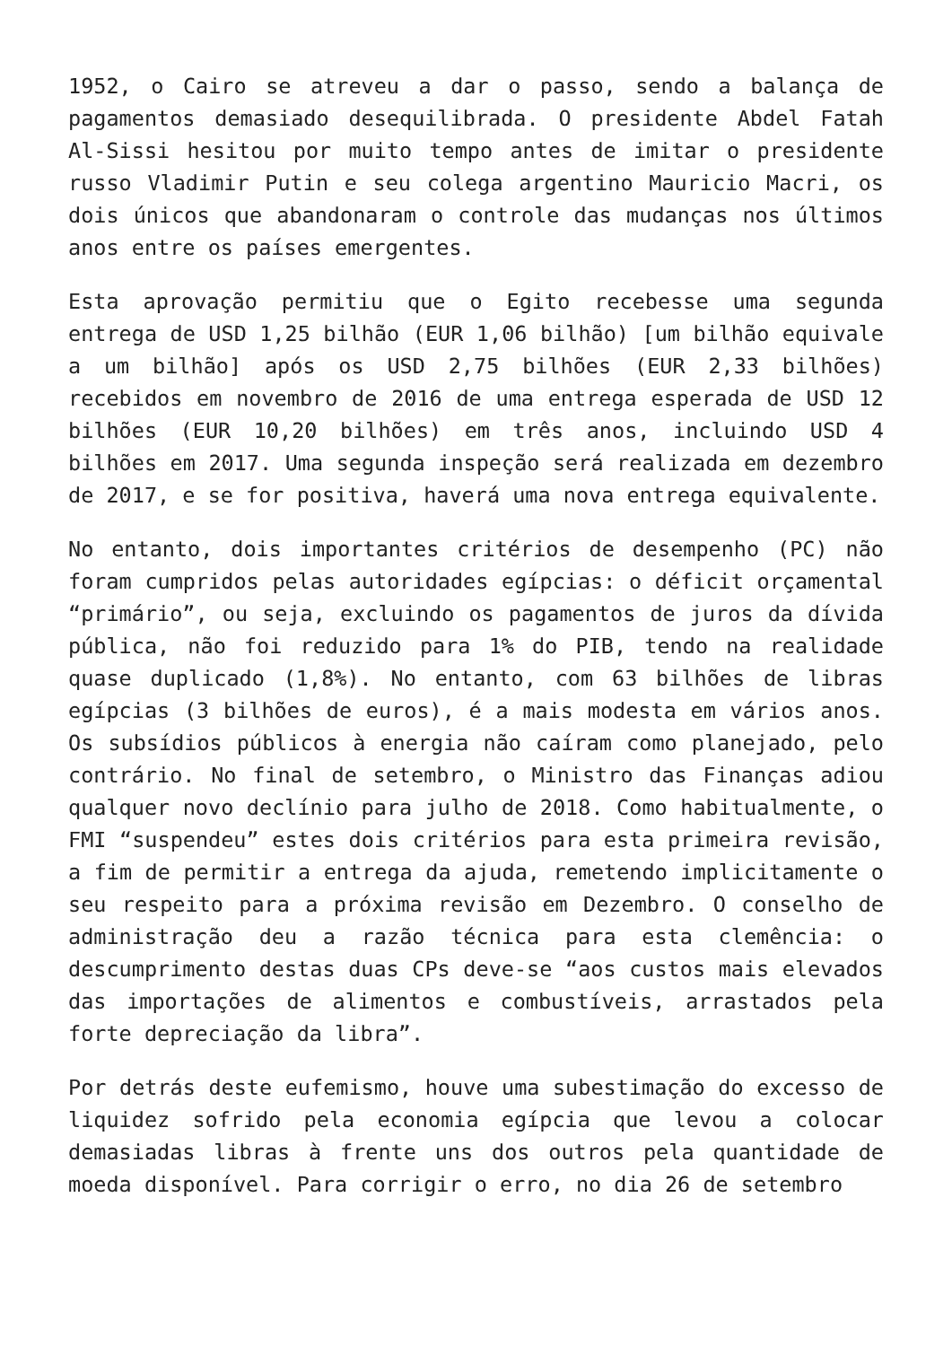1952, o Cairo se atreveu a dar o passo, sendo a balança de pagamentos demasiado desequilibrada. O presidente Abdel Fatah Al-Sissi hesitou por muito tempo antes de imitar o presidente russo Vladimir Putin e seu colega argentino Mauricio Macri, os dois únicos que abandonaram o controle das mudanças nos últimos anos entre os países emergentes.
Esta aprovação permitiu que o Egito recebesse uma segunda entrega de USD 1,25 bilhão (EUR 1,06 bilhão) [um bilhão equivale a um bilhão] após os USD 2,75 bilhões (EUR 2,33 bilhões) recebidos em novembro de 2016 de uma entrega esperada de USD 12 bilhões (EUR 10,20 bilhões) em três anos, incluindo USD 4 bilhões em 2017. Uma segunda inspeção será realizada em dezembro de 2017, e se for positiva, haverá uma nova entrega equivalente.
No entanto, dois importantes critérios de desempenho (PC) não foram cumpridos pelas autoridades egípcias: o déficit orçamental “primário”, ou seja, excluindo os pagamentos de juros da dívida pública, não foi reduzido para 1% do PIB, tendo na realidade quase duplicado (1,8%). No entanto, com 63 bilhões de libras egípcias (3 bilhões de euros), é a mais modesta em vários anos. Os subsídios públicos à energia não caíram como planejado, pelo contrário. No final de setembro, o Ministro das Finanças adiou qualquer novo declínio para julho de 2018. Como habitualmente, o FMI “suspendeu” estes dois critérios para esta primeira revisão, a fim de permitir a entrega da ajuda, remetendo implicitamente o seu respeito para a próxima revisão em Dezembro. O conselho de administração deu a razão técnica para esta clemência: o descumprimento destas duas CPs deve-se “aos custos mais elevados das importações de alimentos e combustíveis, arrastados pela forte depreciação da libra”.
Por detrás deste eufemismo, houve uma subestimação do excesso de liquidez sofrido pela economia egípcia que levou a colocar demasiadas libras à frente uns dos outros pela quantidade de moeda disponível. Para corrigir o erro, no dia 26 de setembro